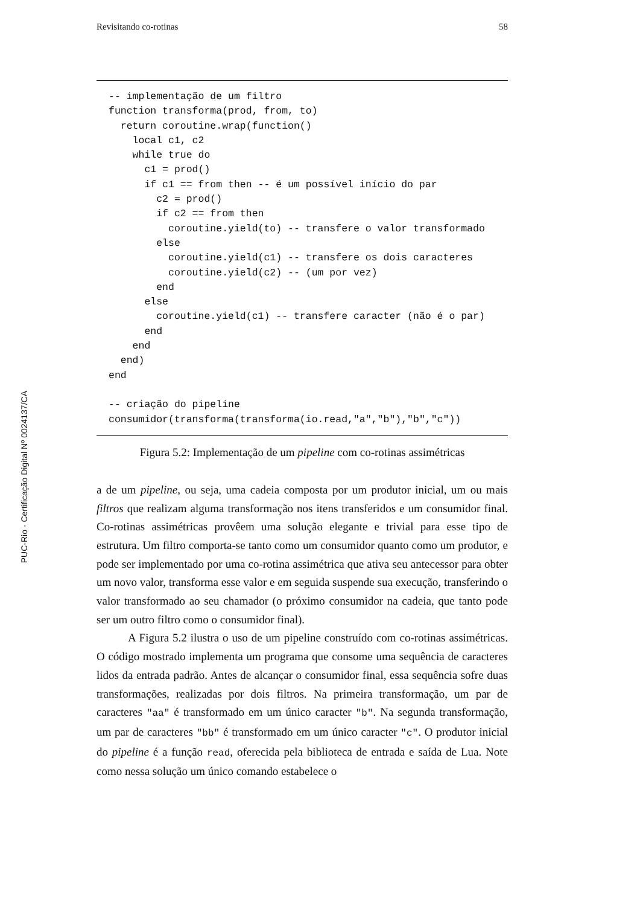PUC-Rio - Certificação Digital Nº 0024137/CA
Revisitando co-rotinas 58
-- implementação de um filtro
function transforma(prod, from, to)
  return coroutine.wrap(function()
    local c1, c2
    while true do
      c1 = prod()
      if c1 == from then -- é um possível início do par
        c2 = prod()
        if c2 == from then
          coroutine.yield(to) -- transfere o valor transformado
        else
          coroutine.yield(c1) -- transfere os dois caracteres
          coroutine.yield(c2) -- (um por vez)
        end
      else
        coroutine.yield(c1) -- transfere caracter (não é o par)
      end
    end
  end)
end

-- criação do pipeline
consumidor(transforma(transforma(io.read,"a","b"),"b","c"))
Figura 5.2: Implementação de um pipeline com co-rotinas assimétricas
a de um pipeline, ou seja, uma cadeia composta por um produtor inicial, um ou mais filtros que realizam alguma transformação nos itens transferidos e um consumidor final. Co-rotinas assimétricas provêem uma solução elegante e trivial para esse tipo de estrutura. Um filtro comporta-se tanto como um consumidor quanto como um produtor, e pode ser implementado por uma co-rotina assimétrica que ativa seu antecessor para obter um novo valor, transforma esse valor e em seguida suspende sua execução, transferindo o valor transformado ao seu chamador (o próximo consumidor na cadeia, que tanto pode ser um outro filtro como o consumidor final).
A Figura 5.2 ilustra o uso de um pipeline construído com co-rotinas assimétricas. O código mostrado implementa um programa que consome uma sequência de caracteres lidos da entrada padrão. Antes de alcançar o consumidor final, essa sequência sofre duas transformações, realizadas por dois filtros. Na primeira transformação, um par de caracteres "aa" é transformado em um único caracter "b". Na segunda transformação, um par de caracteres "bb" é transformado em um único caracter "c". O produtor inicial do pipeline é a função read, oferecida pela biblioteca de entrada e saída de Lua. Note como nessa solução um único comando estabelece o